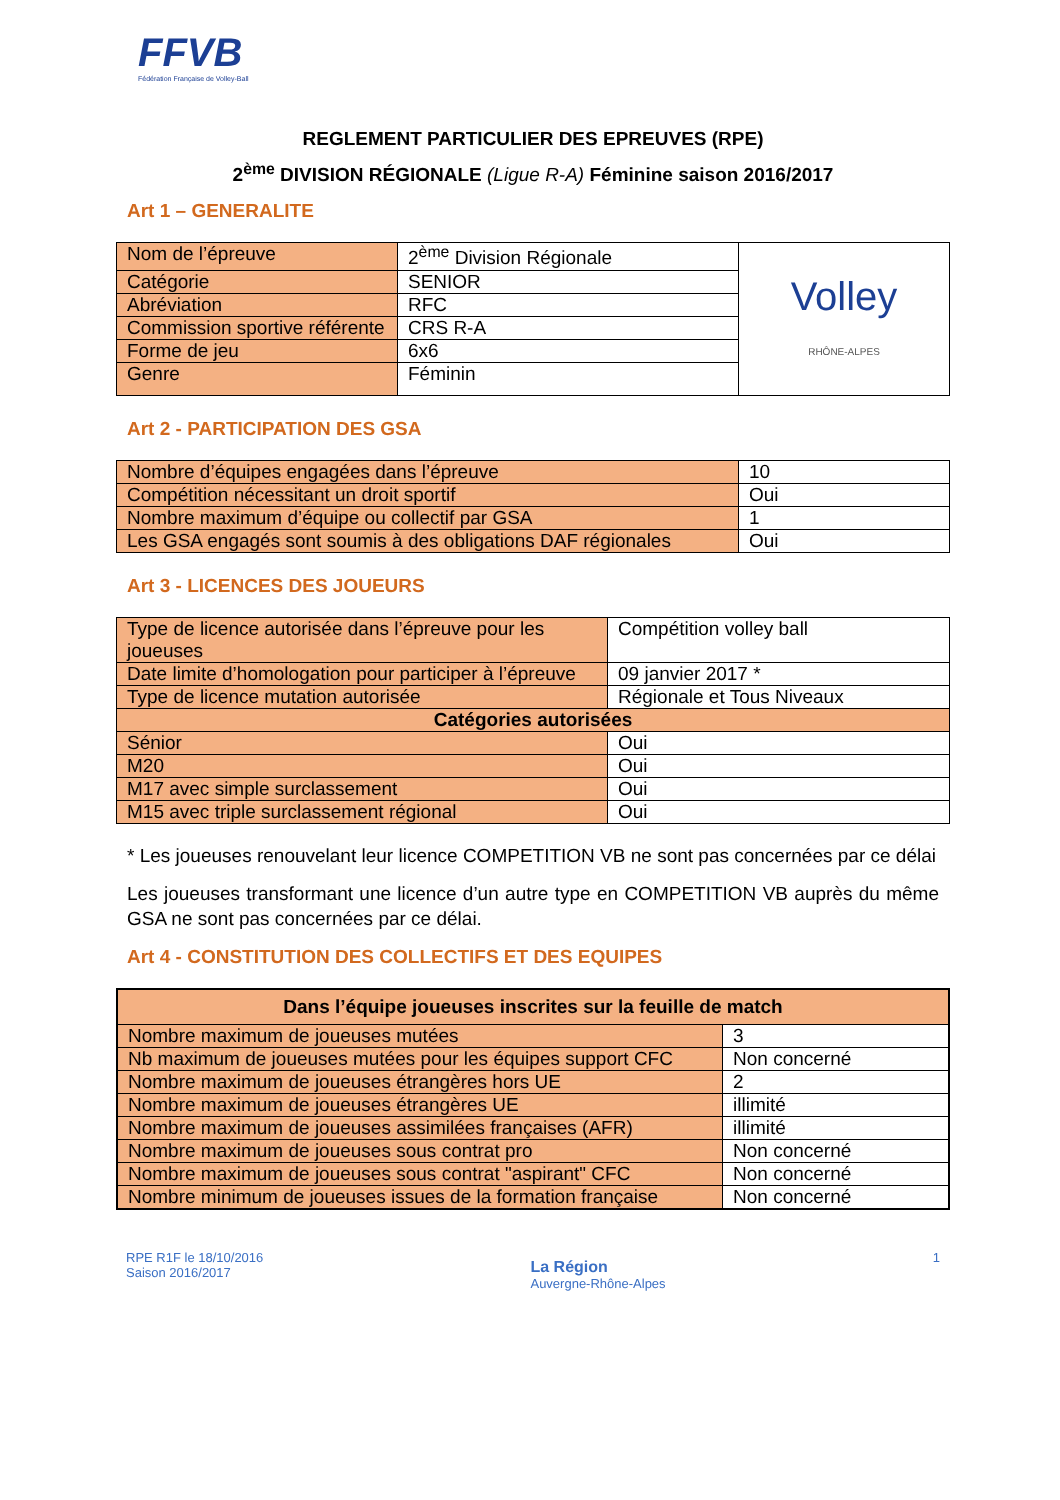FFVB
Fédération Française de Volley-Ball
REGLEMENT PARTICULIER DES EPREUVES (RPE)
2<sup>ème</sup> DIVISION RÉGIONALE (Ligue R-A) Féminine saison 2016/2017
Art 1 – GENERALITE
| Nom de l’épreuve | 2<sup>ème</sup> Division Régionale | Volley RHÔNE-ALPES |
| Catégorie | SENIOR | |
| Abréviation | RFC | |
| Commission sportive référente | CRS R-A | |
| Forme de jeu | 6x6 | |
| Genre | Féminin | |
Art 2 - PARTICIPATION DES GSA
| Nombre d’équipes engagées dans l’épreuve | 10 |
| Compétition nécessitant un droit sportif | Oui |
| Nombre maximum d’équipe ou collectif par GSA | 1 |
| Les GSA engagés sont soumis à des obligations DAF régionales | Oui |
Art 3 - LICENCES DES JOUEURS
| Type de licence autorisée dans l’épreuve pour les joueuses | Compétition volley ball |
| Date limite d’homologation pour participer à l’épreuve | 09 janvier 2017 * |
| Type de licence mutation autorisée | Régionale et Tous Niveaux |
| Catégories autorisées | |
| Sénior | Oui |
| M20 | Oui |
| M17 avec simple surclassement | Oui |
| M15 avec triple surclassement régional | Oui |
* Les joueuses renouvelant leur licence COMPETITION VB ne sont pas concernées par ce délai
Les joueuses transformant une licence d’un autre type en COMPETITION VB auprès du même GSA ne sont pas concernées par ce délai.
Art 4 - CONSTITUTION DES COLLECTIFS ET DES EQUIPES
| Dans l’équipe joueuses inscrites sur la feuille de match | |
| --- | --- |
| Nombre maximum de joueuses mutées | 3 |
| Nb maximum de joueuses mutées pour les équipes support CFC | Non concerné |
| Nombre maximum de joueuses étrangères hors UE | 2 |
| Nombre maximum de joueuses étrangères UE | illimité |
| Nombre maximum de joueuses assimilées françaises (AFR) | illimité |
| Nombre maximum de joueuses sous contrat pro | Non concerné |
| Nombre maximum de joueuses sous contrat "aspirant" CFC | Non concerné |
| Nombre minimum de joueuses issues de la formation française | Non concerné |
RPE R1F le 18/10/2016
Saison 2016/2017
La Région
Auvergne-Rhône-Alpes
1